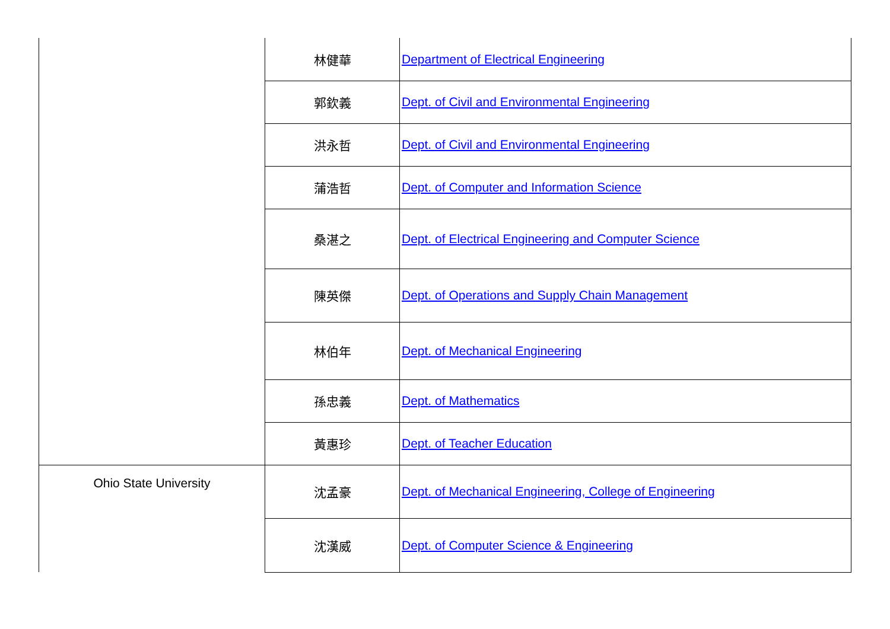| | 林健華 | Department of Electrical Engineering |
| | 郭欽義 | Dept. of Civil and Environmental Engineering |
| | 洪永哲 | Dept. of Civil and Environmental Engineering |
| | 蒲浩哲 | Dept. of Computer and Information Science |
| | 桑湛之 | Dept. of Electrical Engineering and Computer Science |
| | 陳英傑 | Dept. of Operations and Supply Chain Management |
| | 林伯年 | Dept. of Mechanical Engineering |
| | 孫忠義 | Dept. of Mathematics |
| | 黃惠珍 | Dept. of Teacher Education |
| Ohio State University | 沈孟豪 | Dept. of Mechanical Engineering, College of Engineering |
| | 沈漢威 | Dept. of Computer Science & Engineering |